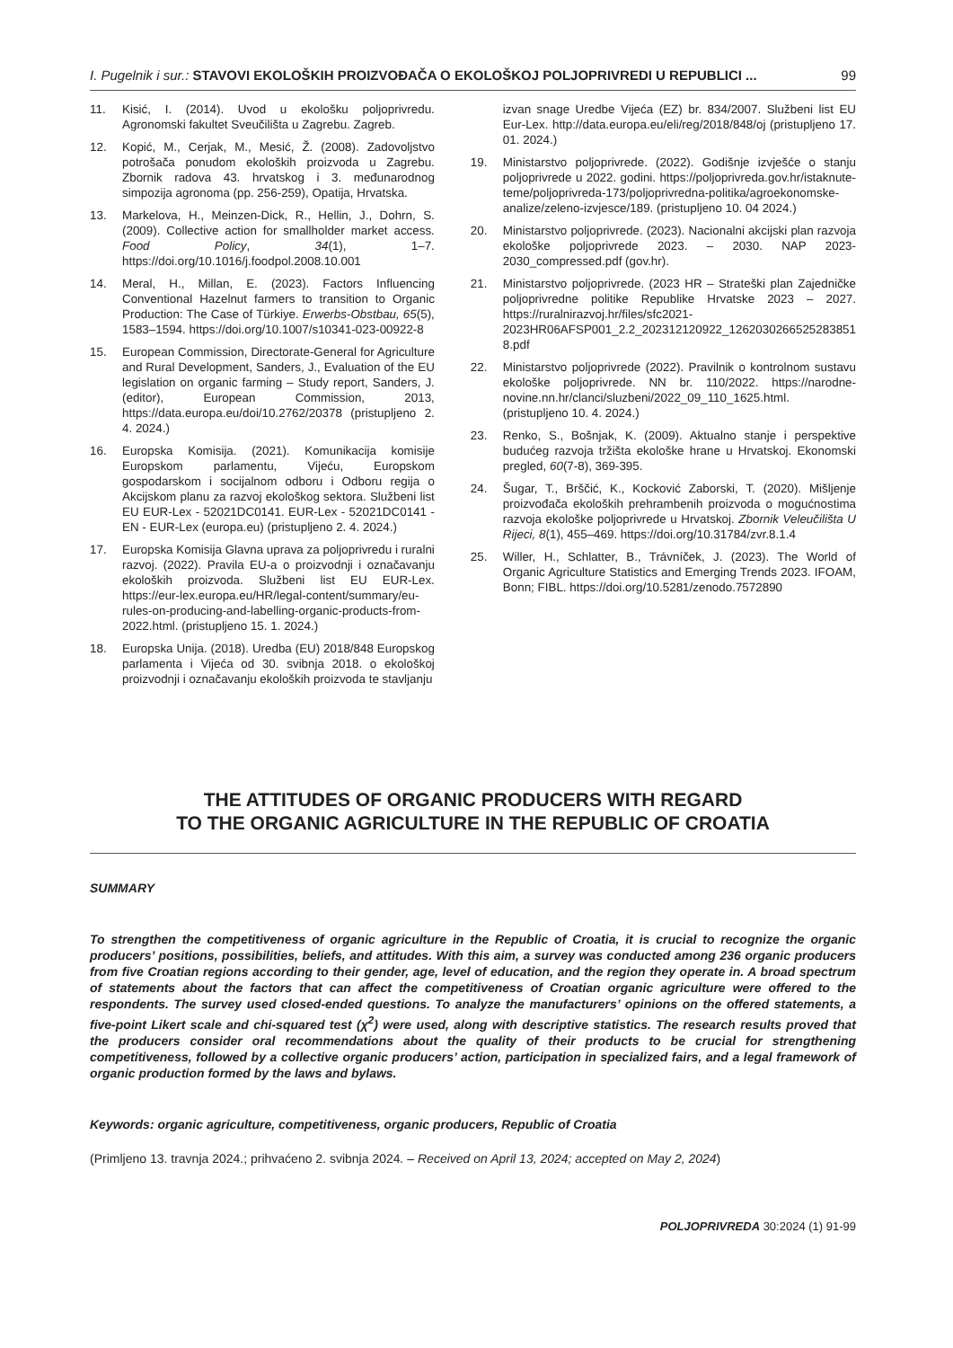I. Pugelnik i sur.: STAVOVI EKOLOŠKIH PROIZVOĐAČA O EKOLOŠKOJ POLJOPRIVREDI U REPUBLICI ... 99
11. Kisić, I. (2014). Uvod u ekološku poljoprivredu. Agronomski fakultet Sveučilišta u Zagrebu. Zagreb.
12. Kopić, M., Cerjak, M., Mesić, Ž. (2008). Zadovoljstvo potrošača ponudom ekoloških proizvoda u Zagrebu. Zbornik radova 43. hrvatskog i 3. međunarodnog simpozija agronoma (pp. 256-259), Opatija, Hrvatska.
13. Markelova, H., Meinzen-Dick, R., Hellin, J., Dohrn, S. (2009). Collective action for smallholder market access. Food Policy, 34(1), 1–7. https://doi.org/10.1016/j.foodpol.2008.10.001
14. Meral, H., Millan, E. (2023). Factors Influencing Conventional Hazelnut farmers to transition to Organic Production: The Case of Türkiye. Erwerbs-Obstbau, 65(5), 1583–1594. https://doi.org/10.1007/s10341-023-00922-8
15. European Commission, Directorate-General for Agriculture and Rural Development, Sanders, J., Evaluation of the EU legislation on organic farming – Study report, Sanders, J.(editor), European Commission, 2013, https://data.europa.eu/doi/10.2762/20378 (pristupljeno 2. 4. 2024.)
16. Europska Komisija. (2021). Komunikacija komisije Europskom parlamentu, Vijeću, Europskom gospodarskom i socijalnom odboru i Odboru regija o Akcijskom planu za razvoj ekološkog sektora. Službeni list EU EUR-Lex - 52021DC0141. EUR-Lex - 52021DC0141 - EN - EUR-Lex (europa.eu) (pristupljeno 2. 4. 2024.)
17. Europska Komisija Glavna uprava za poljoprivredu i ruralni razvoj. (2022). Pravila EU-a o proizvodnji i označavanju ekoloških proizvoda. Službeni list EU EUR-Lex. https://eur-lex.europa.eu/HR/legal-content/summary/eu-rules-on-producing-and-labelling-organic-products-from-2022.html. (pristupljeno 15. 1. 2024.)
18. Europska Unija. (2018). Uredba (EU) 2018/848 Europskog parlamenta i Vijeća od 30. svibnja 2018. o ekološkoj proizvodnji i označavanju ekoloških proizvoda te stavljanju
izvan snage Uredbe Vijeća (EZ) br. 834/2007. Službeni list EU Eur-Lex. http://data.europa.eu/eli/reg/2018/848/oj (pristupljeno 17. 01. 2024.)
19. Ministarstvo poljoprivrede. (2022). Godišnje izvješće o stanju poljoprivrede u 2022. godini. https://poljoprivreda.gov.hr/istaknute-teme/poljoprivreda-173/poljoprivredna-politika/agroekonomske-analize/zeleno-izvjesce/189. (pristupljeno 10. 04 2024.)
20. Ministarstvo poljoprivrede. (2023). Nacionalni akcijski plan razvoja ekološke poljoprivrede 2023. – 2030. NAP 2023-2030_compressed.pdf (gov.hr).
21. Ministarstvo poljoprivrede. (2023 HR – Strateški plan Zajedničke poljoprivredne politike Republike Hrvatske 2023 – 2027. https://ruralnirazvoj.hr/files/sfc2021-2023HR06AFSP001_2.2_202312120922_1262030266525283851 8.pdf
22. Ministarstvo poljoprivrede (2022). Pravilnik o kontrolnom sustavu ekološke poljoprivrede. NN br. 110/2022. https://narodne-novine.nn.hr/clanci/sluzbeni/2022_09_110_1625.html. (pristupljeno 10. 4. 2024.)
23. Renko, S., Bošnjak, K. (2009). Aktualno stanje i perspektive budućeg razvoja tržišta ekološke hrane u Hrvatskoj. Ekonomski pregled, 60(7-8), 369-395.
24. Šugar, T., Brščić, K., Kocković Zaborski, T. (2020). Mišljenje proizvođača ekoloških prehrambenih proizvoda o mogućnostima razvoja ekološke poljoprivrede u Hrvatskoj. Zbornik Veleučilišta U Rijeci, 8(1), 455–469. https://doi.org/10.31784/zvr.8.1.4
25. Willer, H., Schlatter, B., Trávníček, J. (2023). The World of Organic Agriculture Statistics and Emerging Trends 2023. IFOAM, Bonn; FIBL. https://doi.org/10.5281/zenodo.7572890
THE ATTITUDES OF ORGANIC PRODUCERS WITH REGARD
TO THE ORGANIC AGRICULTURE IN THE REPUBLIC OF CROATIA
SUMMARY
To strengthen the competitiveness of organic agriculture in the Republic of Croatia, it is crucial to recognize the organic producers’ positions, possibilities, beliefs, and attitudes. With this aim, a survey was conducted among 236 organic producers from five Croatian regions according to their gender, age, level of education, and the region they operate in. A broad spectrum of statements about the factors that can affect the competitiveness of Croatian organic agriculture were offered to the respondents. The survey used closed-ended questions. To analyze the manufacturers’ opinions on the offered statements, a five-point Likert scale and chi-squared test (χ<sup>2</sup>) were used, along with descriptive statistics. The research results proved that the producers consider oral recommendations about the quality of their products to be crucial for strengthening competitiveness, followed by a collective organic producers’ action, participation in specialized fairs, and a legal framework of organic production formed by the laws and bylaws.
Keywords: organic agriculture, competitiveness, organic producers, Republic of Croatia
(Primljeno 13. travnja 2024.; prihvaćeno 2. svibnja 2024. – Received on April 13, 2024; accepted on May 2, 2024)
POLJOPRIVREDA 30:2024 (1) 91-99